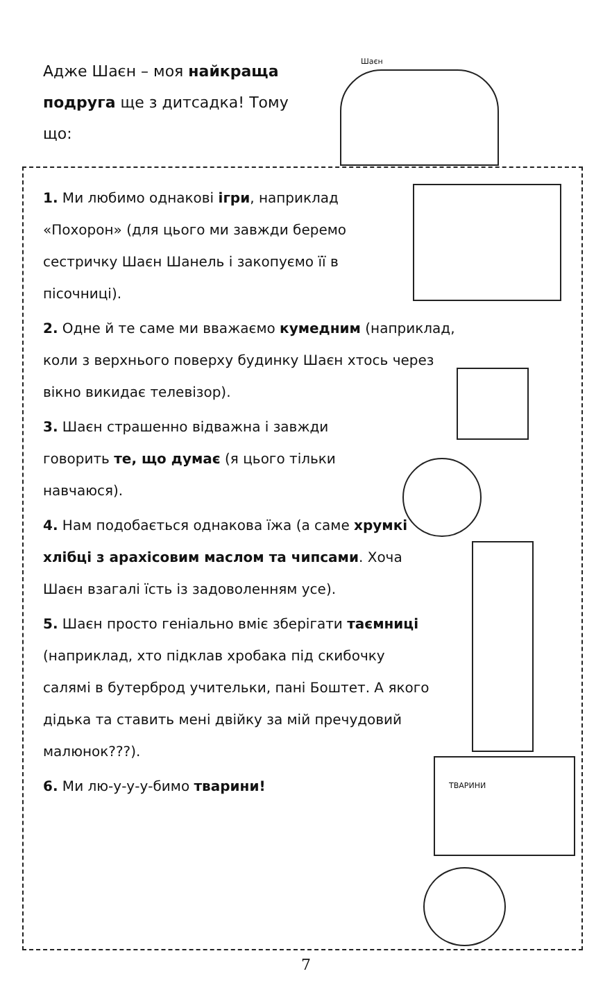Адже Шаєн – моя найкраща подруга ще з дитсадка! Тому що:
Шаєн
1. Ми любимо однакові ігри, наприклад «Похорон» (для цього ми завжди беремо сестричку Шаєн Шанель і закопуємо її в пісочниці).
2. Одне й те саме ми вважаємо кумедним (наприклад, коли з верхнього поверху будинку Шаєн хтось через вікно викидає телевізор).
3. Шаєн страшенно відважна і завжди говорить те, що думає (я цього тільки навчаюся).
4. Нам подобається однакова їжа (а саме хрумкі хлібці з арахісовим маслом та чипсами. Хоча Шаєн взагалі їсть із задоволенням усе).
5. Шаєн просто геніально вміє зберігати таємниці (наприклад, хто підклав хробака під скибочку салямі в бутерброд учительки, пані Боштет. А якого дідька та ставить мені двійку за мій пречудовий малюнок???).
6. Ми лю-у-у-у-бимо тварини! ТВАРИНИ
7